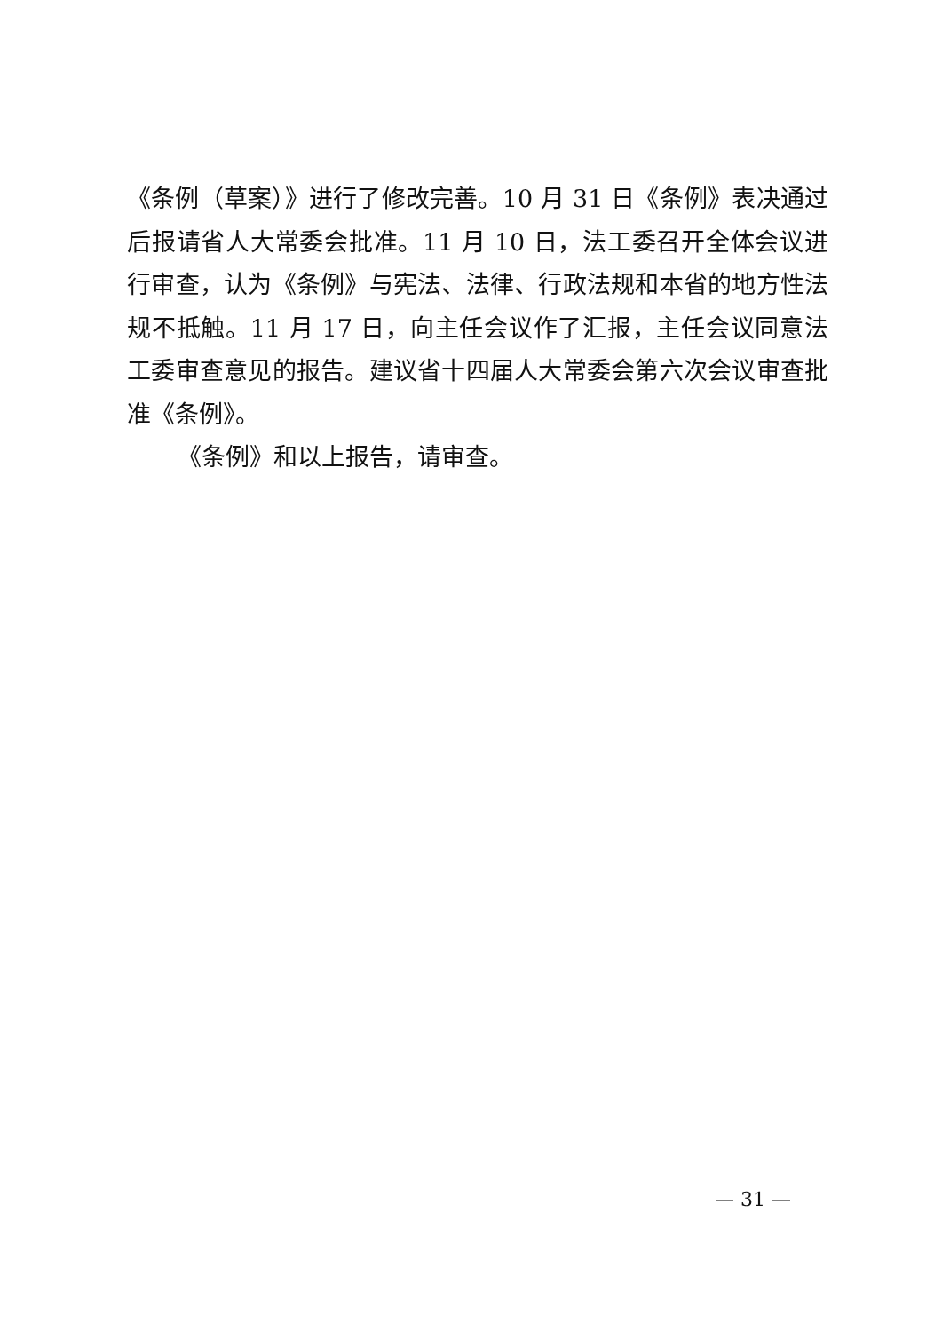《条例（草案）》进行了修改完善。10 月 31 日《条例》表决通过后报请省人大常委会批准。11 月 10 日，法工委召开全体会议进行审查，认为《条例》与宪法、法律、行政法规和本省的地方性法规不抵触。11 月 17 日，向主任会议作了汇报，主任会议同意法工委审查意见的报告。建议省十四届人大常委会第六次会议审查批准《条例》。
《条例》和以上报告，请审查。
— 31 —